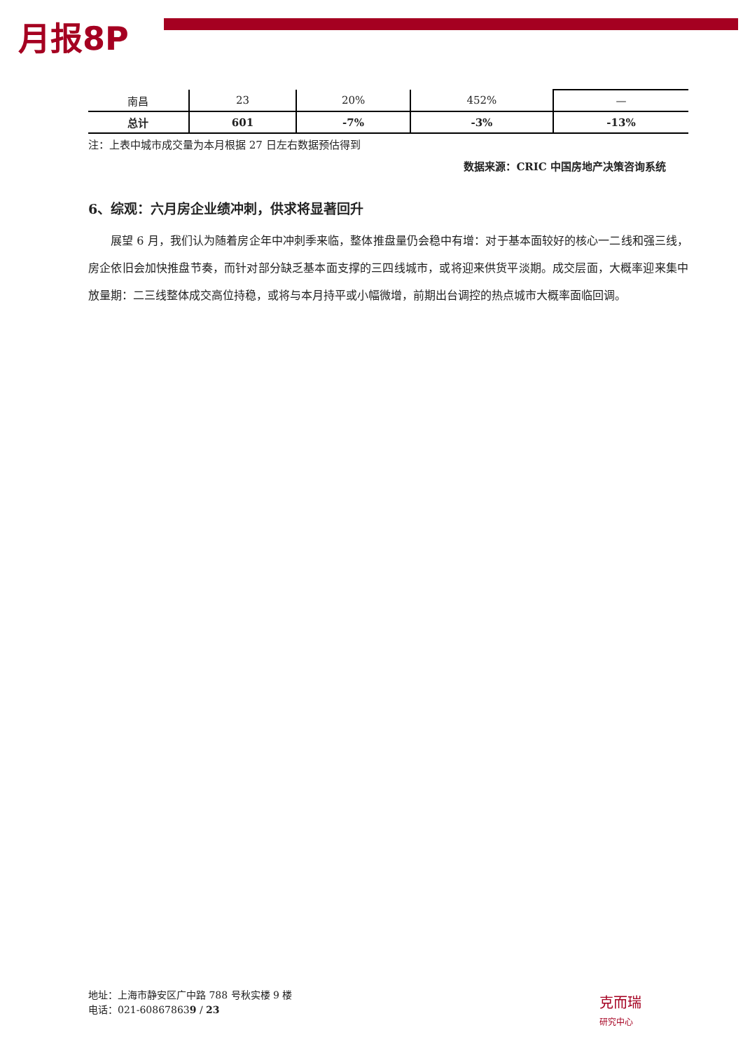月报8P
| 南昌 | 23 | 20% | 452% | — |
| 总计 | 601 | -7% | -3% | -13% |
注：上表中城市成交量为本月根据 27 日左右数据预估得到
数据来源：CRIC 中国房地产决策咨询系统
6、综观：六月房企业绩冲刺，供求将显著回升
展望 6 月，我们认为随着房企年中冲刺季来临，整体推盘量仍会稳中有增：对于基本面较好的核心一二线和强三线，房企依旧会加快推盘节奏，而针对部分缺乏基本面支撑的三四线城市，或将迎来供货平淡期。成交层面，大概率迎来集中放量期：二三线整体成交高位持稳，或将与本月持平或小幅微增，前期出台调控的热点城市大概率面临回调。
地址：上海市静安区广中路 788 号秋实楼 9 楼
电话：021-608678639 / 23
克而瑞
研究中心